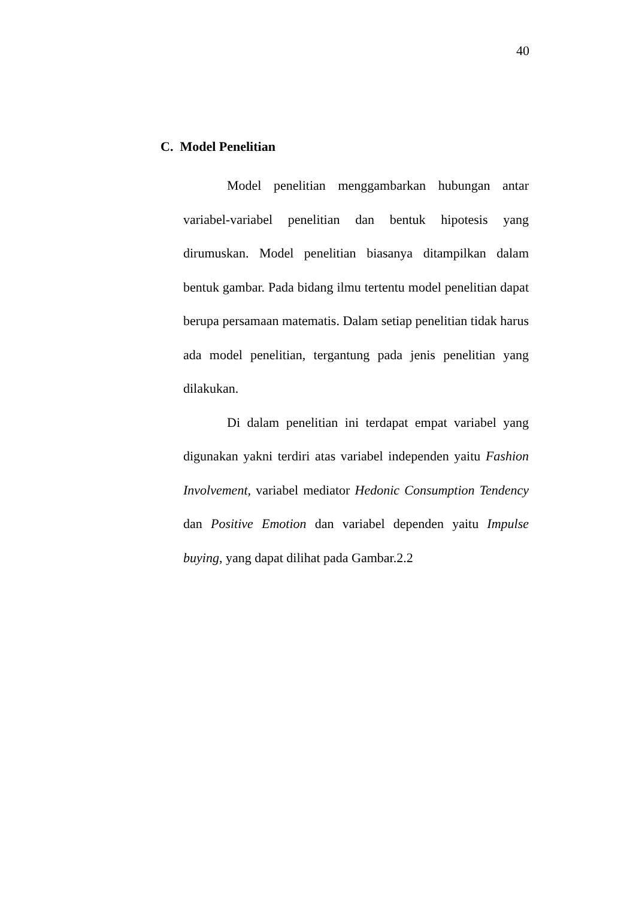40
C. Model Penelitian
Model penelitian menggambarkan hubungan antar variabel-variabel penelitian dan bentuk hipotesis yang dirumuskan. Model penelitian biasanya ditampilkan dalam bentuk gambar. Pada bidang ilmu tertentu model penelitian dapat berupa persamaan matematis. Dalam setiap penelitian tidak harus ada model penelitian, tergantung pada jenis penelitian yang dilakukan.
Di dalam penelitian ini terdapat empat variabel yang digunakan yakni terdiri atas variabel independen yaitu Fashion Involvement, variabel mediator Hedonic Consumption Tendency dan Positive Emotion dan variabel dependen yaitu Impulse buying, yang dapat dilihat pada Gambar.2.2